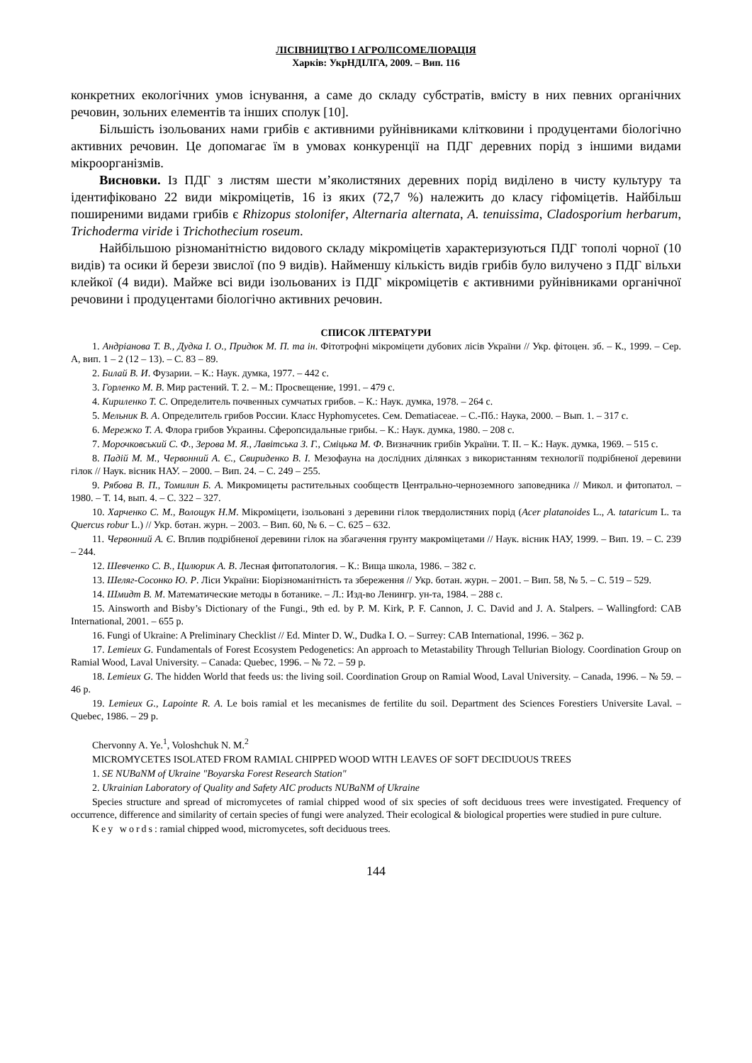ЛІСІВНИЦТВО І АГРОЛІСОМЕЛІОРАЦІЯ
Харків: УкрНДІЛГА, 2009. – Вип. 116
конкретних екологічних умов існування, а саме до складу субстратів, вмісту в них певних органічних речовин, зольних елементів та інших сполук [10].
Більшість ізольованих нами грибів є активними руйнівниками клітковини і продуцентами біологічно активних речовин. Це допомагає їм в умовах конкуренції на ПДГ деревних порід з іншими видами мікроорганізмів.
Висновки. Із ПДГ з листям шести м’яколистяних деревних порід виділено в чисту культуру та ідентифіковано 22 види мікроміцетів, 16 із яких (72,7 %) належить до класу гіфоміцетів. Найбільш поширеними видами грибів є Rhizopus stolonifer, Alternaria alternata, A. tenuissima, Cladosporium herbarum, Trichoderma viride і Trichothecium roseum.
Найбільшою різноманітністю видового складу мікроміцетів характеризуються ПДГ тополі чорної (10 видів) та осики й берези звислої (по 9 видів). Найменшу кількість видів грибів було вилучено з ПДГ вільхи клейкої (4 види). Майже всі види ізольованих із ПДГ мікроміцетів є активними руйнівниками органічної речовини і продуцентами біологічно активних речовин.
СПИСОК ЛІТЕРАТУРИ
1. Андріанова Т. В., Дудка І. О., Придюк М. П. та ін. Фітотрофні мікроміцети дубових лісів України // Укр. фітоцен. зб. – К., 1999. – Сер. А, вип. 1 – 2 (12 – 13). – С. 83 – 89.
2. Билай В. И. Фузарии. – К.: Наук. думка, 1977. – 442 с.
3. Горленко М. В. Мир растений. Т. 2. – М.: Просвещение, 1991. – 479 с.
4. Кириленко Т. С. Определитель почвенных сумчатых грибов. – К.: Наук. думка, 1978. – 264 с.
5. Мельник В. А. Определитель грибов России. Класс Hyphomycetes. Сем. Dematiaceae. – С.-Пб.: Наука, 2000. – Вып. 1. – 317 с.
6. Мережко Т. А. Флора грибов Украины. Сферопсидальные грибы. – К.: Наук. думка, 1980. – 208 с.
7. Морочковський С. Ф., Зерова М. Я., Лавітська З. Г., Сміцька М. Ф. Визначник грибів України. Т. II. – К.: Наук. думка, 1969. – 515 с.
8. Падій М. М., Червонний А. Є., Свириденко В. І. Мезофауна на дослідних ділянках з використанням технології подрібненої деревини гілок // Наук. вісник НАУ. – 2000. – Вип. 24. – С. 249 – 255.
9. Рябова В. П., Томилин Б. А. Микромицеты растительных сообществ Центрально-черноземного заповедника // Микол. и фитопатол. – 1980. – Т. 14, вып. 4. – С. 322 – 327.
10. Харченко С. М., Волощук Н.М. Мікроміцети, ізольовані з деревини гілок твердолистяних порід (Acer platanoides L., A. tataricum L. та Quercus robur L.) // Укр. ботан. журн. – 2003. – Вип. 60, № 6. – С. 625 – 632.
11. Червонний А. Є. Вплив подрібненої деревини гілок на збагачення грунту макроміцетами // Наук. вісник НАУ, 1999. – Вип. 19. – С. 239 – 244.
12. Шевченко С. В., Цилюрик А. В. Лесная фитопатология. – К.: Вища школа, 1986. – 382 с.
13. Шеляг-Сосонко Ю. Р. Ліси України: Біорізноманітність та збереження // Укр. ботан. журн. – 2001. – Вип. 58, № 5. – С. 519 – 529.
14. Шмидт В. М. Математические методы в ботанике. – Л.: Изд-во Ленингр. ун-та, 1984. – 288 с.
15. Ainsworth and Bisby’s Dictionary of the Fungi., 9th ed. by P. M. Kirk, P. F. Cannon, J. C. David and J. A. Stalpers. – Wallingford: CAB International, 2001. – 655 p.
16. Fungi of Ukraine: A Preliminary Checklist // Ed. Minter D. W., Dudka I. O. – Surrey: CAB International, 1996. – 362 p.
17. Lemieux G. Fundamentals of Forest Ecosystem Pedogenetics: An approach to Metastability Through Tellurian Biology. Coordination Group on Ramial Wood, Laval University. – Canada: Quebec, 1996. – № 72. – 59 p.
18. Lemieux G. The hidden World that feeds us: the living soil. Coordination Group on Ramial Wood, Laval University. – Canada, 1996. – № 59. – 46 p.
19. Lemieux G., Lapointe R. A. Le bois ramial et les mecanismes de fertilite du soil. Department des Sciences Forestiers Universite Laval. – Quebec, 1986. – 29 p.
Chervonny A. Ye.<sup>1</sup>, Voloshchuk N. M.<sup>2</sup>
MICROMYCETES ISOLATED FROM RAMIAL CHIPPED WOOD WITH LEAVES OF SOFT DECIDUOUS TREES
1. SE NUBaNM of Ukraine "Boyarska Forest Research Station"
2. Ukrainian Laboratory of Quality and Safety AIC products NUBaNM of Ukraine
Species structure and spread of micromycetes of ramial chipped wood of six species of soft deciduous trees were investigated. Frequency of occurrence, difference and similarity of certain species of fungi were analyzed. Their ecological & biological properties were studied in pure culture.
Key words: ramial chipped wood, micromycetes, soft deciduous trees.
144